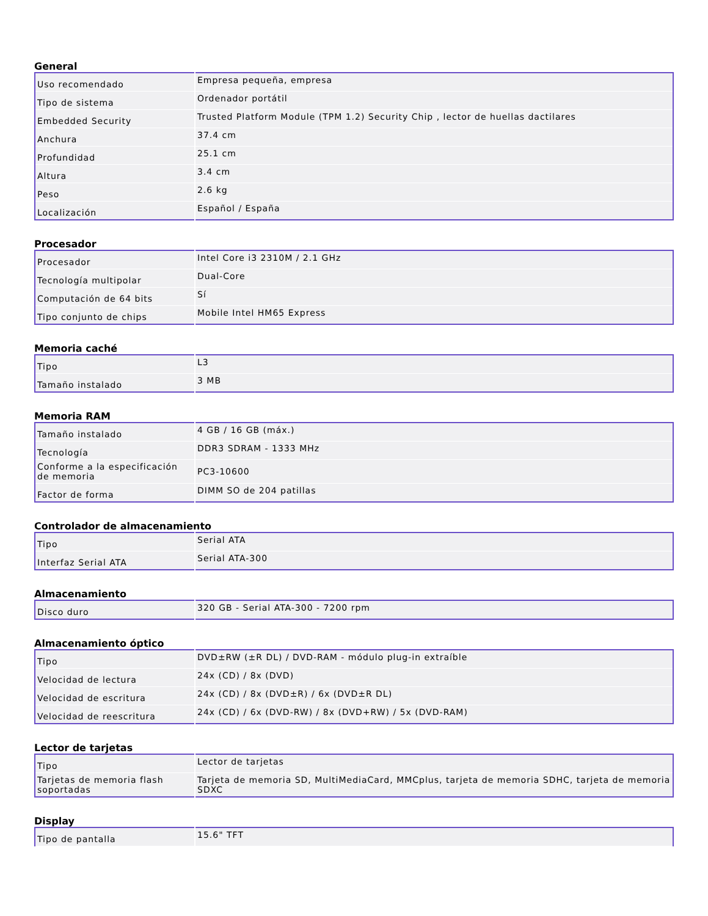General
| Uso recomendado | Empresa pequeña, empresa |
| Tipo de sistema | Ordenador portátil |
| Embedded Security | Trusted Platform Module (TPM 1.2) Security Chip , lector de huellas dactilares |
| Anchura | 37.4 cm |
| Profundidad | 25.1 cm |
| Altura | 3.4 cm |
| Peso | 2.6 kg |
| Localización | Español / España |
Procesador
| Procesador | Intel Core i3 2310M / 2.1 GHz |
| Tecnología multipolar | Dual-Core |
| Computación de 64 bits | Sí |
| Tipo conjunto de chips | Mobile Intel HM65 Express |
Memoria caché
| Tipo | L3 |
| Tamaño instalado | 3 MB |
Memoria RAM
| Tamaño instalado | 4 GB / 16 GB (máx.) |
| Tecnología | DDR3 SDRAM - 1333 MHz |
| Conforme a la especificación de memoria | PC3-10600 |
| Factor de forma | DIMM SO de 204 patillas |
Controlador de almacenamiento
| Tipo | Serial ATA |
| Interfaz Serial ATA | Serial ATA-300 |
Almacenamiento
| Disco duro | 320 GB - Serial ATA-300 - 7200 rpm |
Almacenamiento óptico
| Tipo | DVD±RW (±R DL) / DVD-RAM - módulo plug-in extraíble |
| Velocidad de lectura | 24x (CD) / 8x (DVD) |
| Velocidad de escritura | 24x (CD) / 8x (DVD±R) / 6x (DVD±R DL) |
| Velocidad de reescritura | 24x (CD) / 6x (DVD-RW) / 8x (DVD+RW) / 5x (DVD-RAM) |
Lector de tarjetas
| Tipo | Lector de tarjetas |
| Tarjetas de memoria flash soportadas | Tarjeta de memoria SD, MultiMediaCard, MMCplus, tarjeta de memoria SDHC, tarjeta de memoria SDXC |
Display
| Tipo de pantalla | 15.6" TFT |